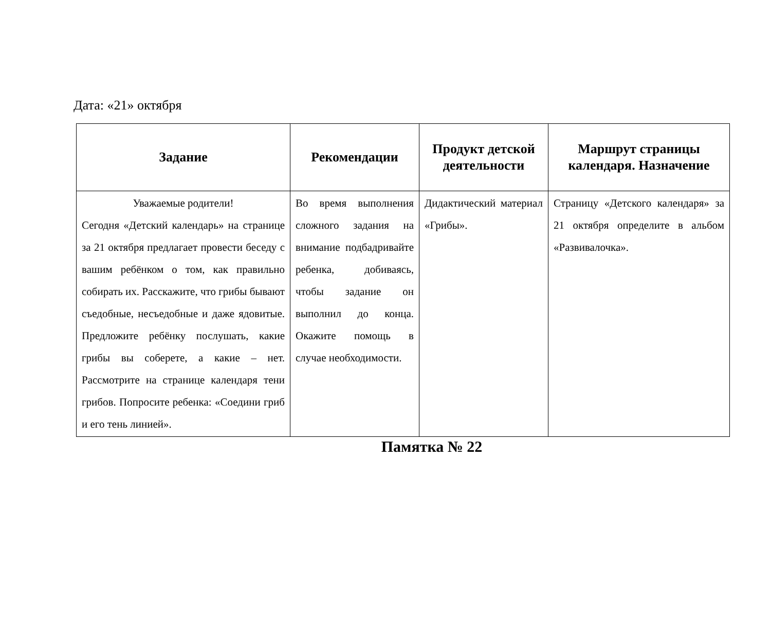Дата: «21» октября
| Задание | Рекомендации | Продукт детской деятельности | Маршрут страницы календаря. Назначение |
| --- | --- | --- | --- |
| Уважаемые родители! Сегодня «Детский календарь» на странице за 21 октября предлагает провести беседу с вашим ребёнком о том, как правильно собирать их. Расскажите, что грибы бывают съедобные, несъедобные и даже ядовитые. Предложите ребёнку послушать, какие грибы вы соберете, а какие – нет. Рассмотрите на странице календаря тени грибов. Попросите ребенка: «Соедини гриб и его тень линией». | Во время выполнения сложного задания на внимание подбадривайте ребенка, добиваясь, чтобы задание он выполнил до конца. Окажите помощь в случае необходимости. | Дидактический материал «Грибы». | Страницу «Детского календаря» за 21 октября определите в альбом «Развивалочка». |
Памятка № 22